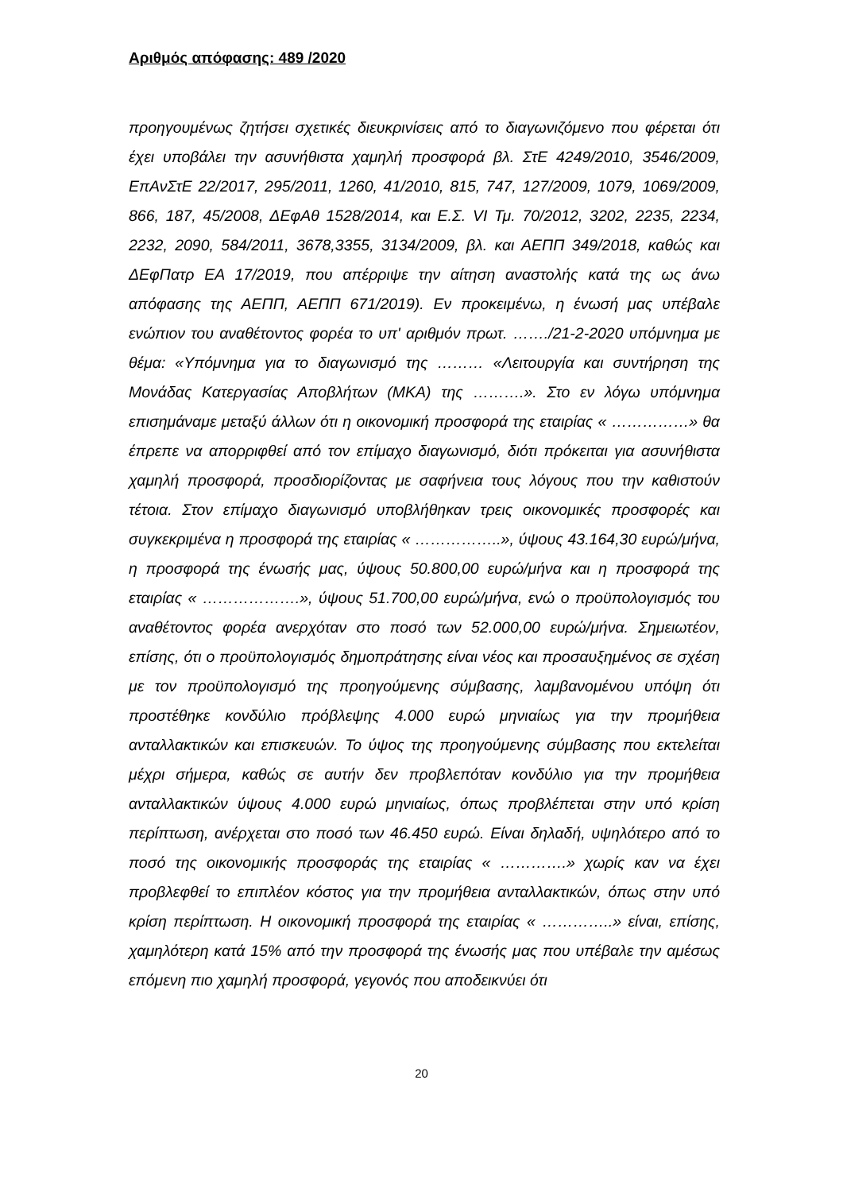Αριθμός απόφασης: 489 /2020
προηγουμένως ζητήσει σχετικές διευκρινίσεις από το διαγωνιζόμενο που φέρεται ότι έχει υποβάλει την ασυνήθιστα χαμηλή προσφορά βλ. ΣτΕ 4249/2010, 3546/2009, ΕπΑνΣτΕ 22/2017, 295/2011, 1260, 41/2010, 815, 747, 127/2009, 1079, 1069/2009, 866, 187, 45/2008, ΔΕφΑθ 1528/2014, και Ε.Σ. VI Τμ. 70/2012, 3202, 2235, 2234, 2232, 2090, 584/2011, 3678,3355, 3134/2009, βλ. και ΑΕΠΠ 349/2018, καθώς και ΔΕφΠατρ ΕΑ 17/2019, που απέρριψε την αίτηση αναστολής κατά της ως άνω απόφασης της ΑΕΠΠ, ΑΕΠΠ 671/2019). Εν προκειμένω, η ένωσή μας υπέβαλε ενώπιον του αναθέτοντος φορέα το υπ' αριθμόν πρωτ. ……./21-2-2020 υπόμνημα με θέμα: «Υπόμνημα για το διαγωνισμό της ……… «Λειτουργία και συντήρηση της Μονάδας Κατεργασίας Αποβλήτων (ΜΚΑ) της ……….». Στο εν λόγω υπόμνημα επισημάναμε μεταξύ άλλων ότι η οικονομική προσφορά της εταιρίας « ……………» θα έπρεπε να απορριφθεί από τον επίμαχο διαγωνισμό, διότι πρόκειται για ασυνήθιστα χαμηλή προσφορά, προσδιορίζοντας με σαφήνεια τους λόγους που την καθιστούν τέτοια. Στον επίμαχο διαγωνισμό υποβλήθηκαν τρεις οικονομικές προσφορές και συγκεκριμένα η προσφορά της εταιρίας « ……………..», ύψους 43.164,30 ευρώ/μήνα, η προσφορά της ένωσής μας, ύψους 50.800,00 ευρώ/μήνα και η προσφορά της εταιρίας « ……………….», ύψους 51.700,00 ευρώ/μήνα, ενώ ο προϋπολογισμός του αναθέτοντος φορέα ανερχόταν στο ποσό των 52.000,00 ευρώ/μήνα. Σημειωτέον, επίσης, ότι ο προϋπολογισμός δημοπράτησης είναι νέος και προσαυξημένος σε σχέση με τον προϋπολογισμό της προηγούμενης σύμβασης, λαμβανομένου υπόψη ότι προστέθηκε κονδύλιο πρόβλεψης 4.000 ευρώ μηνιαίως για την προμήθεια ανταλλακτικών και επισκευών. Το ύψος της προηγούμενης σύμβασης που εκτελείται μέχρι σήμερα, καθώς σε αυτήν δεν προβλεπόταν κονδύλιο για την προμήθεια ανταλλακτικών ύψους 4.000 ευρώ μηνιαίως, όπως προβλέπεται στην υπό κρίση περίπτωση, ανέρχεται στο ποσό των 46.450 ευρώ. Είναι δηλαδή, υψηλότερο από το ποσό της οικονομικής προσφοράς της εταιρίας « ………….» χωρίς καν να έχει προβλεφθεί το επιπλέον κόστος για την προμήθεια ανταλλακτικών, όπως στην υπό κρίση περίπτωση. Η οικονομική προσφορά της εταιρίας « …………..» είναι, επίσης, χαμηλότερη κατά 15% από την προσφορά της ένωσής μας που υπέβαλε την αμέσως επόμενη πιο χαμηλή προσφορά, γεγονός που αποδεικνύει ότι
20